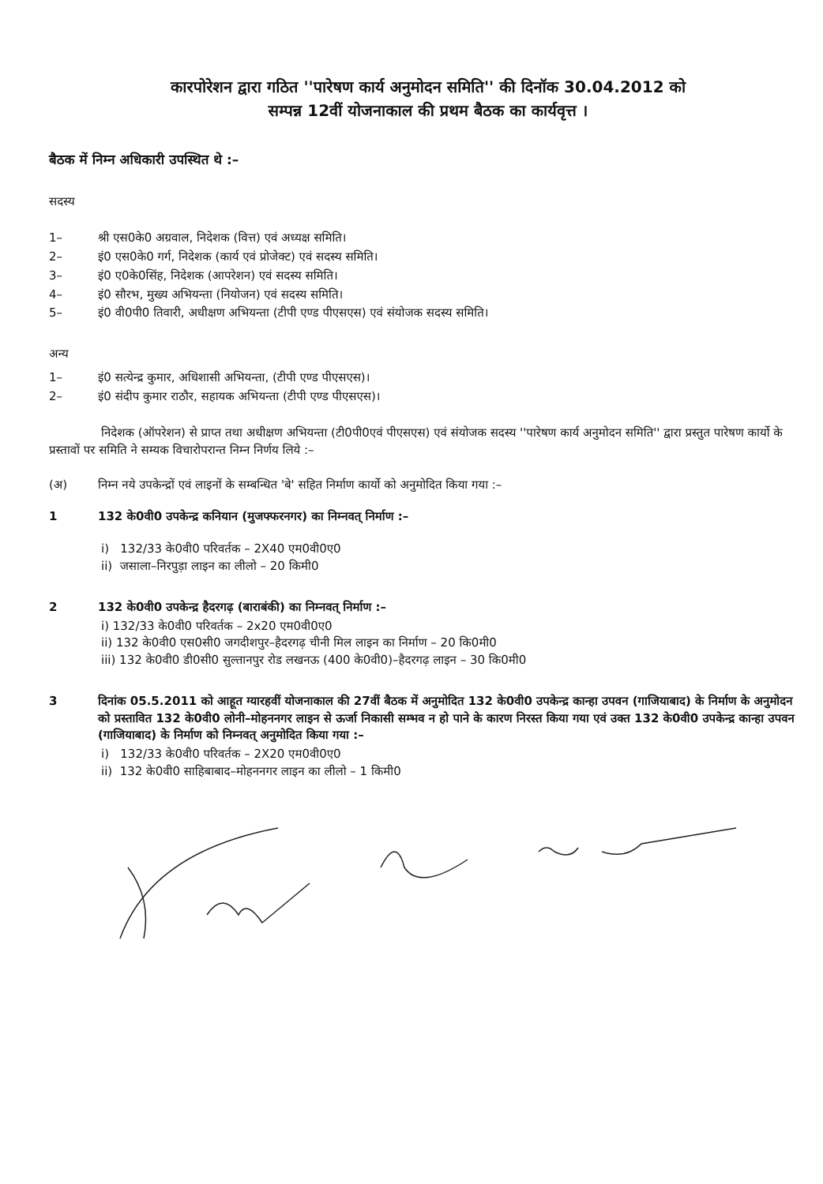कारपोरेशन द्वारा गठित ''पारेषण कार्य अनुमोदन समिति'' की दिनॉक 30.04.2012 को
सम्पन्न 12वीं योजनाकाल की प्रथम बैठक का कार्यवृत्त ।
बैठक में निम्न अधिकारी उपस्थित थे :–
सदस्य
1– श्री एस0के0 अग्रवाल, निदेशक (वित्त) एवं अध्यक्ष समिति।
2– इं0 एस0के0 गर्ग, निदेशक (कार्य एवं प्रोजेक्ट) एवं सदस्य समिति।
3– इं0 ए0के0सिंह, निदेशक (आपरेशन) एवं सदस्य समिति।
4– इं0 सौरभ, मुख्य अभियन्ता (नियोजन) एवं सदस्य समिति।
5– इं0 वी0पी0 तिवारी, अधीक्षण अभियन्ता (टीपी एण्ड पीएसएस) एवं संयोजक सदस्य समिति।
अन्य
1– इं0 सत्येन्द्र कुमार, अधिशासी अभियन्ता, (टीपी एण्ड पीएसएस)।
2– इं0 संदीप कुमार राठौर, सहायक अभियन्ता (टीपी एण्ड पीएसएस)।
निदेशक (ऑपरेशन) से प्राप्त तथा अधीक्षण अभियन्ता (टी0पी0एवं पीएसएस) एवं संयोजक सदस्य ''पारेषण कार्य अनुमोदन समिति'' द्वारा प्रस्तुत पारेषण कार्यो के प्रस्तावों पर समिति ने सम्यक विचारोपरान्त निम्न निर्णय लिये :–
(अ) निम्न नये उपकेन्द्रों एवं लाइनों के सम्बन्धित 'बे' सहित निर्माण कार्यो को अनुमोदित किया गया :–
1 132 के0वी0 उपकेन्द्र कनियान (मुजफ्फरनगर) का निम्नवत् निर्माण :–
i) 132/33 के0वी0 परिवर्तक – 2X40 एम0वी0ए0
ii) जसाला–निरपुड़ा लाइन का लीलो – 20 किमी0
2 132 के0वी0 उपकेन्द्र हैदरगढ़ (बाराबंकी) का निम्नवत् निर्माण :–
i) 132/33 के0वी0 परिवर्तक – 2x20 एम0वी0ए0
ii) 132 के0वी0 एस0सी0 जगदीशपुर–हैदरगढ़ चीनी मिल लाइन का निर्माण – 20 कि0मी0
iii) 132 के0वी0 डी0सी0 सुल्तानपुर रोड लखनऊ (400 के0वी0)–हैदरगढ़ लाइन – 30 कि0मी0
3 दिनांक 05.5.2011 को आहूत ग्यारहवीं योजनाकाल की 27वीं बैठक में अनुमोदित 132 के0वी0 उपकेन्द्र कान्हा उपवन (गाजियाबाद) के निर्माण के अनुमोदन को प्रस्तावित 132 के0वी0 लोनी–मोहननगर लाइन से ऊर्जा निकासी सम्भव न हो पाने के कारण निरस्त किया गया एवं उक्त 132 के0वी0 उपकेन्द्र कान्हा उपवन (गाजियाबाद) के निर्माण को निम्नवत् अनुमोदित किया गया :–
i) 132/33 के0वी0 परिवर्तक – 2X20 एम0वी0ए0
ii) 132 के0वी0 साहिबाबाद–मोहननगर लाइन का लीलो – 1 किमी0